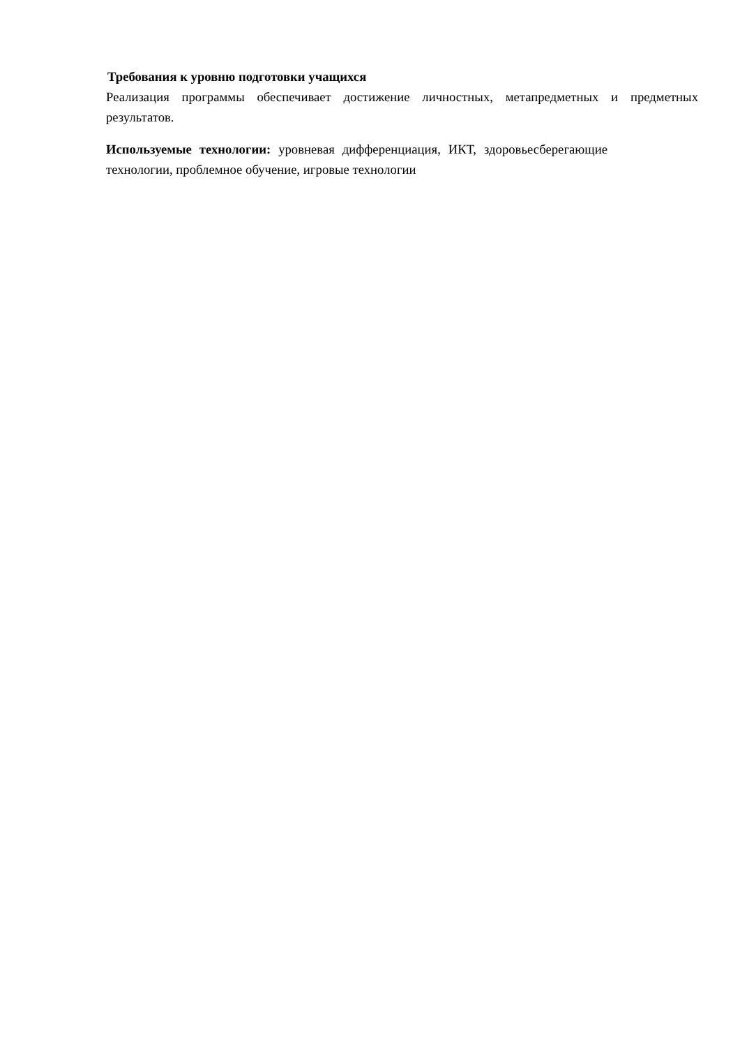Требования к уровню подготовки учащихся
Реализация программы обеспечивает достижение личностных, метапредметных и предметных результатов.
Используемые технологии: уровневая дифференциация, ИКТ, здоровьесберегающие технологии, проблемное обучение, игровые технологии